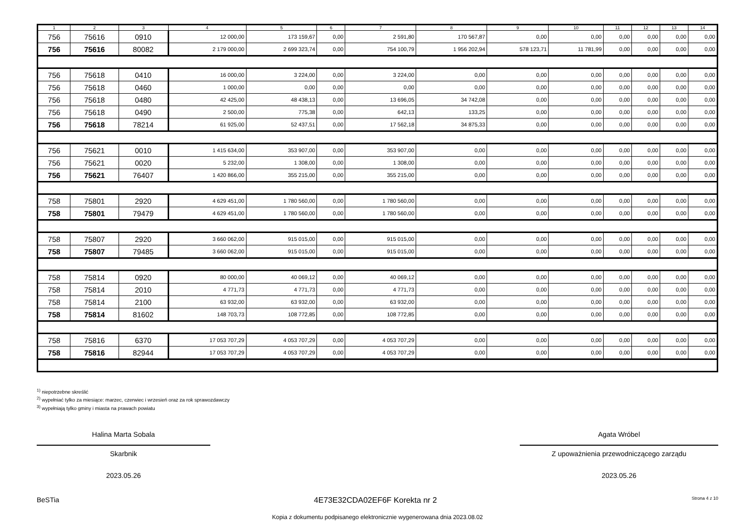| 1 | 2 | 3 | 4 | 5 | 6 | 7 | 8 | 9 | 10 | 11 | 12 | 13 | 14 |
| --- | --- | --- | --- | --- | --- | --- | --- | --- | --- | --- | --- | --- | --- |
| 756 | 75616 | 0910 | 12 000,00 | 173 159,67 | 0,00 | 2 591,80 | 170 567,87 | 0,00 | 0,00 | 0,00 | 0,00 | 0,00 | 0,00 |
| 756 | 75616 | 80082 | 2 179 000,00 | 2 699 323,74 | 0,00 | 754 100,79 | 1 956 202,94 | 578 123,71 | 11 781,99 | 0,00 | 0,00 | 0,00 | 0,00 |
| 756 | 75618 | 0410 | 16 000,00 | 3 224,00 | 0,00 | 3 224,00 | 0,00 | 0,00 | 0,00 | 0,00 | 0,00 | 0,00 | 0,00 |
| 756 | 75618 | 0460 | 1 000,00 | 0,00 | 0,00 | 0,00 | 0,00 | 0,00 | 0,00 | 0,00 | 0,00 | 0,00 | 0,00 |
| 756 | 75618 | 0480 | 42 425,00 | 48 438,13 | 0,00 | 13 696,05 | 34 742,08 | 0,00 | 0,00 | 0,00 | 0,00 | 0,00 | 0,00 |
| 756 | 75618 | 0490 | 2 500,00 | 775,38 | 0,00 | 642,13 | 133,25 | 0,00 | 0,00 | 0,00 | 0,00 | 0,00 | 0,00 |
| 756 | 75618 | 78214 | 61 925,00 | 52 437,51 | 0,00 | 17 562,18 | 34 875,33 | 0,00 | 0,00 | 0,00 | 0,00 | 0,00 | 0,00 |
| 756 | 75621 | 0010 | 1 415 634,00 | 353 907,00 | 0,00 | 353 907,00 | 0,00 | 0,00 | 0,00 | 0,00 | 0,00 | 0,00 | 0,00 |
| 756 | 75621 | 0020 | 5 232,00 | 1 308,00 | 0,00 | 1 308,00 | 0,00 | 0,00 | 0,00 | 0,00 | 0,00 | 0,00 | 0,00 |
| 756 | 75621 | 76407 | 1 420 866,00 | 355 215,00 | 0,00 | 355 215,00 | 0,00 | 0,00 | 0,00 | 0,00 | 0,00 | 0,00 | 0,00 |
| 758 | 75801 | 2920 | 4 629 451,00 | 1 780 560,00 | 0,00 | 1 780 560,00 | 0,00 | 0,00 | 0,00 | 0,00 | 0,00 | 0,00 | 0,00 |
| 758 | 75801 | 79479 | 4 629 451,00 | 1 780 560,00 | 0,00 | 1 780 560,00 | 0,00 | 0,00 | 0,00 | 0,00 | 0,00 | 0,00 | 0,00 |
| 758 | 75807 | 2920 | 3 660 062,00 | 915 015,00 | 0,00 | 915 015,00 | 0,00 | 0,00 | 0,00 | 0,00 | 0,00 | 0,00 | 0,00 |
| 758 | 75807 | 79485 | 3 660 062,00 | 915 015,00 | 0,00 | 915 015,00 | 0,00 | 0,00 | 0,00 | 0,00 | 0,00 | 0,00 | 0,00 |
| 758 | 75814 | 0920 | 80 000,00 | 40 069,12 | 0,00 | 40 069,12 | 0,00 | 0,00 | 0,00 | 0,00 | 0,00 | 0,00 | 0,00 |
| 758 | 75814 | 2010 | 4 771,73 | 4 771,73 | 0,00 | 4 771,73 | 0,00 | 0,00 | 0,00 | 0,00 | 0,00 | 0,00 | 0,00 |
| 758 | 75814 | 2100 | 63 932,00 | 63 932,00 | 0,00 | 63 932,00 | 0,00 | 0,00 | 0,00 | 0,00 | 0,00 | 0,00 | 0,00 |
| 758 | 75814 | 81602 | 148 703,73 | 108 772,85 | 0,00 | 108 772,85 | 0,00 | 0,00 | 0,00 | 0,00 | 0,00 | 0,00 | 0,00 |
| 758 | 75816 | 6370 | 17 053 707,29 | 4 053 707,29 | 0,00 | 4 053 707,29 | 0,00 | 0,00 | 0,00 | 0,00 | 0,00 | 0,00 | 0,00 |
| 758 | 75816 | 82944 | 17 053 707,29 | 4 053 707,29 | 0,00 | 4 053 707,29 | 0,00 | 0,00 | 0,00 | 0,00 | 0,00 | 0,00 | 0,00 |
<sup>1)</sup> niepotrzebne skreślić
<sup>2)</sup> wypełniać tylko za miesiące: marzec, czerwiec i wrzesień oraz za rok sprawozdawczy
<sup>3)</sup> wypełniają tylko gminy i miasta na prawach powiatu
Halina Marta Sobala
Skarbnik
2023.05.26
Agata Wróbel
Z upoważnienia przewodniczącego zarządu
2023.05.26
BeSTia 4E73E32CDA02EF6F Korekta nr 2 Strona 4 z 10
Kopia z dokumentu podpisanego elektronicznie wygenerowana dnia 2023.08.02